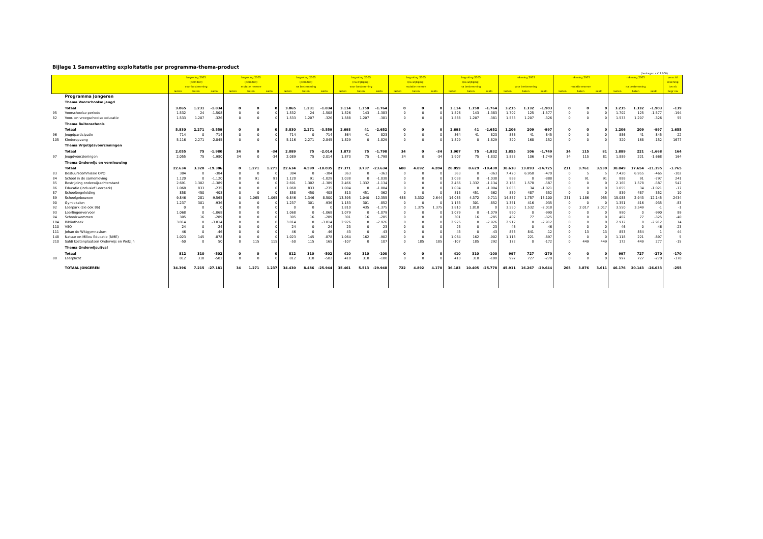Bijlage 1 Samenvatting exploitatatie per programma-thema-product
(bedragen x € 1.000)
| | | begroting 2005 | | | begroting 2005 | | | begroting 2005 | | | begroting 2005 | | | begroting 2005 | | | begroting 2005 | | | rekening 2005 | | | rekening 2005 | | | rekening 2005 | | | verschil |
| --- | --- | --- | --- | --- | --- | --- | --- | --- | --- | --- | --- | --- | --- | --- | --- | --- | --- | --- | --- | --- | --- | --- | --- | --- | --- | --- | --- | --- | --- |
| | | (primitief) | | | (primitief) | | | (primitief) | | | (na wijziging) | | | (na wijziging) | | | (na wijziging) | | | | | | | | | | | | rekening |
| | | voor bestemming | | | mutatie reserve | | | na bestemming | | | voor bestemming | | | mutatie reserve | | | na bestemming | | | voor bestemming | | | mutatie reserve | | | na bestemming | | | tov nb |
| | | lasten | baten | saldo | lasten | baten | saldo | lasten | baten | saldo | lasten | baten | saldo | lasten | baten | saldo | lasten | baten | saldo | lasten | baten | saldo | lasten | baten | saldo | lasten | baten | saldo | begr nw |
| | Programma Jongeren | | | | | | | | | | | | | | | | | | | | | | | | | | | | |
| | Thema Voorschoolse jeugd | | | | | | | | | | | | | | | | | | | | | | | | | | | | |
| | Totaal | 3.065 | 1.231 | -1.834 | 0 | 0 | 0 | 3.065 | 1.231 | -1.834 | 3.114 | 1.350 | -1.764 | 0 | 0 | 0 | 3.114 | 1.350 | -1.764 | 3.235 | 1.332 | -1.903 | 0 | 0 | 0 | 3.235 | 1.332 | -1.903 | -139 |
| 95 | Voorschoolse periode | 1.532 | 24 | -1.508 | 0 | 0 | 0 | 1.532 | 24 | -1.508 | 1.526 | 143 | -1.383 | 0 | 0 | 0 | 1.526 | 143 | -1.383 | 1.702 | 125 | -1.577 | 0 | 0 | 0 | 1.702 | 125 | -1.577 | -194 |
| 82 | Voor- en vroegschoolse educatie | 1.533 | 1.207 | -326 | 0 | 0 | 0 | 1.533 | 1.207 | -326 | 1.588 | 1.207 | -381 | 0 | 0 | 0 | 1.588 | 1.207 | -381 | 1.533 | 1.207 | -326 | 0 | 0 | 0 | 1.533 | 1.207 | -326 | 55 |
| | Thema Buitenschools | | | | | | | | | | | | | | | | | | | | | | | | | | | | |
| | Totaal | 5.830 | 2.271 | -3.559 | 0 | 0 | 0 | 5.830 | 2.271 | -3.559 | 2.693 | 41 | -2.652 | 0 | 0 | 0 | 2.693 | 41 | -2.652 | 1.206 | 209 | -997 | 0 | 0 | 0 | 1.206 | 209 | -997 | 1.655 |
| 96 | Jeugdparticipatie | 714 | 0 | -714 | 0 | 0 | 0 | 714 | 0 | -714 | 864 | 41 | -823 | 0 | 0 | 0 | 864 | 41 | -823 | 886 | 41 | -845 | 0 | 0 | 0 | 886 | 41 | -845 | -22 |
| 105 | Kinderopvang | 5.116 | 2.271 | -2.845 | 0 | 0 | 0 | 5.116 | 2.271 | -2.845 | 1.829 | 0 | -1.829 | 0 | 0 | 0 | 1.829 | 0 | -1.829 | 320 | 168 | -152 | 0 | 0 | 0 | 320 | 168 | -152 | 1677 |
| | Thema Vrijetijdsvoorzieningen | | | | | | | | | | | | | | | | | | | | | | | | | | | | |
| | Totaal | 2.055 | 75 | -1.980 | 34 | 0 | -34 | 2.089 | 75 | -2.014 | 1.873 | 75 | -1.798 | 34 | 0 | -34 | 1.907 | 75 | -1.832 | 1.855 | 106 | -1.749 | 34 | 115 | 81 | 1.889 | 221 | -1.668 | 164 |
| 97 | Jeugdvoorzieningen | 2.055 | 75 | -1.980 | 34 | 0 | -34 | 2.089 | 75 | -2.014 | 1.873 | 75 | -1.798 | 34 | 0 | -34 | 1.907 | 75 | -1.832 | 1.855 | 106 | -1.749 | 34 | 115 | 81 | 1.889 | 221 | -1.668 | 164 |
| | Thema Onderwijs en vernieuwing | | | | | | | | | | | | | | | | | | | | | | | | | | | | |
| | Totaal | 22.634 | 3.328 | -19.306 | 0 | 1.271 | 1.271 | 22.634 | 4.599 | -18.035 | 27.371 | 3.737 | -23.634 | 688 | 4.892 | 4.204 | 28.059 | 8.629 | -19.430 | 38.618 | 13.893 | -24.725 | 231 | 3.761 | 3.530 | 38.849 | 17.654 | -21.195 | -1.765 |
| 83 | Bestuurscommissie OPO | 384 | 0 | -384 | 0 | 0 | 0 | 384 | 0 | -384 | 363 | 0 | -363 | 0 | 0 | 0 | 363 | 0 | -363 | 7.420 | 6.950 | -470 | 0 | 5 | 5 | 7.420 | 6.955 | -465 | -102 |
| 84 | School in de samenleving | 1.120 | 0 | -1.120 | 0 | 91 | 91 | 1.120 | 91 | -1.029 | 1.038 | 0 | -1.038 | 0 | 0 | 0 | 1.038 | 0 | -1.038 | 888 | 0 | -888 | 0 | 91 | 91 | 888 | 91 | -797 | 241 |
| 85 | Bestrijding onderwijsachterstand | 2.691 | 1.302 | -1.389 | 0 | 0 | 0 | 2.691 | 1.302 | -1.389 | 2.466 | 1.332 | -1.134 | 0 | 0 | 0 | 2.466 | 1.332 | -1.134 | 2.165 | 1.578 | -587 | 0 | 0 | 0 | 2.165 | 1.578 | -587 | 547 |
| 86 | Educatie (inclusief Leerpark) | 1.068 | 833 | -235 | 0 | 0 | 0 | 1.068 | 833 | -235 | 1.004 | 0 | -1.004 | 0 | 0 | 0 | 1.004 | 0 | -1.004 | 1.055 | 34 | -1.021 | 0 | 0 | 0 | 1.055 | 34 | -1.021 | -17 |
| 87 | Schoolbegeleiding | 858 | 450 | -408 | 0 | 0 | 0 | 858 | 450 | -408 | 813 | 451 | -362 | 0 | 0 | 0 | 813 | 451 | -362 | 839 | 487 | -352 | 0 | 0 | 0 | 839 | 487 | -352 | 10 |
| 89 | Schoolgebouwen | 9.846 | 281 | -9.565 | 0 | 1.065 | 1.065 | 9.846 | 1.346 | -8.500 | 13.395 | 1.040 | -12.355 | 688 | 3.332 | 2.644 | 14.083 | 4.372 | -9.711 | 14.857 | 1.757 | -13.100 | 231 | 1.186 | 955 | 15.088 | 2.943 | -12.145 | -2434 |
| 90 | Gymlokalen | 1.237 | 301 | -936 | 0 | 0 | 0 | 1.237 | 301 | -936 | 1.153 | 301 | -852 | 0 | 0 | 0 | 1.153 | 301 | -852 | 1.351 | 416 | -935 | 0 | 0 | 0 | 1.351 | 416 | -935 | -83 |
| 92 | Leerpark (zie ook 86) | 0 | 0 | 0 | 0 | 0 | 0 | 0 | 0 | 0 | 1.810 | 435 | -1.375 | 0 | 1.375 | 1.375 | 1.810 | 1.810 | 0 | 3.550 | 1.532 | -2.018 | 0 | 2.017 | 2.017 | 3.550 | 3.549 | -1 | -1 |
| 93 | Leerlingenvervoer | 1.068 | 0 | -1.068 | 0 | 0 | 0 | 1.068 | 0 | -1.068 | 1.079 | 0 | -1.079 | 0 | 0 | 0 | 1.079 | 0 | -1.079 | 990 | 0 | -990 | 0 | 0 | 0 | 990 | 0 | -990 | 89 |
| 94 | Schoolzwemmen | 305 | 16 | -289 | 0 | 0 | 0 | 305 | 16 | -289 | 301 | 16 | -285 | 0 | 0 | 0 | 301 | 16 | -285 | 402 | 77 | -325 | 0 | 0 | 0 | 402 | 77 | -325 | -40 |
| 104 | Bibliotheek | 3.014 | 0 | -3.014 | 0 | 0 | 0 | 3.014 | 0 | -3.014 | 2.926 | 0 | -2.926 | 0 | 0 | 0 | 2.926 | 0 | -2.926 | 2.912 | 0 | -2.912 | 0 | 0 | 0 | 2.912 | 0 | -2.912 | 14 |
| 110 | VSO | 24 | 0 | -24 | 0 | 0 | 0 | 24 | 0 | -24 | 23 | 0 | -23 | 0 | 0 | 0 | 23 | 0 | -23 | 46 | 0 | -46 | 0 | 0 | 0 | 46 | 0 | -46 | -23 |
| 111 | Johan de Wittgymnasium | 46 | 0 | -46 | 0 | 0 | 0 | 46 | 0 | -46 | 43 | 0 | -43 | 0 | 0 | 0 | 43 | 0 | -43 | 853 | 841 | -12 | 0 | 13 | 13 | 853 | 854 | 1 | 44 |
| 148 | Natuur en Milieu Educatie (NME) | 1.023 | 145 | -878 | 0 | 0 | 0 | 1.023 | 145 | -878 | 1.064 | 162 | -902 | 0 | 0 | 0 | 1.064 | 162 | -902 | 1.118 | 221 | -897 | 0 | 0 | 0 | 1.118 | 221 | -897 | 5 |
| 210 | Saldi kostenplaatsen Onderwijs en Welzijn | -50 | 0 | 50 | 0 | 115 | 115 | -50 | 115 | 165 | -107 | 0 | 107 | 0 | 185 | 185 | -107 | 185 | 292 | 172 | 0 | -172 | 0 | 449 | 449 | 172 | 449 | 277 | -15 |
| | Thema Onderwijsuitval | | | | | | | | | | | | | | | | | | | | | | | | | | | | |
| | Totaal | 812 | 310 | -502 | 0 | 0 | 0 | 812 | 310 | -502 | 410 | 310 | -100 | 0 | 0 | 0 | 410 | 310 | -100 | 997 | 727 | -270 | 0 | 0 | 0 | 997 | 727 | -270 | -170 |
| 88 | Leerplicht | 812 | 310 | -502 | 0 | 0 | 0 | 812 | 310 | -502 | 410 | 310 | -100 | 0 | 0 | 0 | 410 | 310 | -100 | 997 | 727 | -270 | 0 | 0 | 0 | 997 | 727 | -270 | -170 |
| | TOTAAL JONGEREN | 34.396 | 7.215 | -27.181 | 34 | 1.271 | 1.237 | 34.430 | 8.486 | -25.944 | 35.461 | 5.513 | -29.948 | 722 | 4.892 | 4.170 | 36.183 | 10.405 | -25.778 | 45.911 | 16.267 | -29.644 | 265 | 3.876 | 3.611 | 46.176 | 20.143 | -26.033 | -255 |